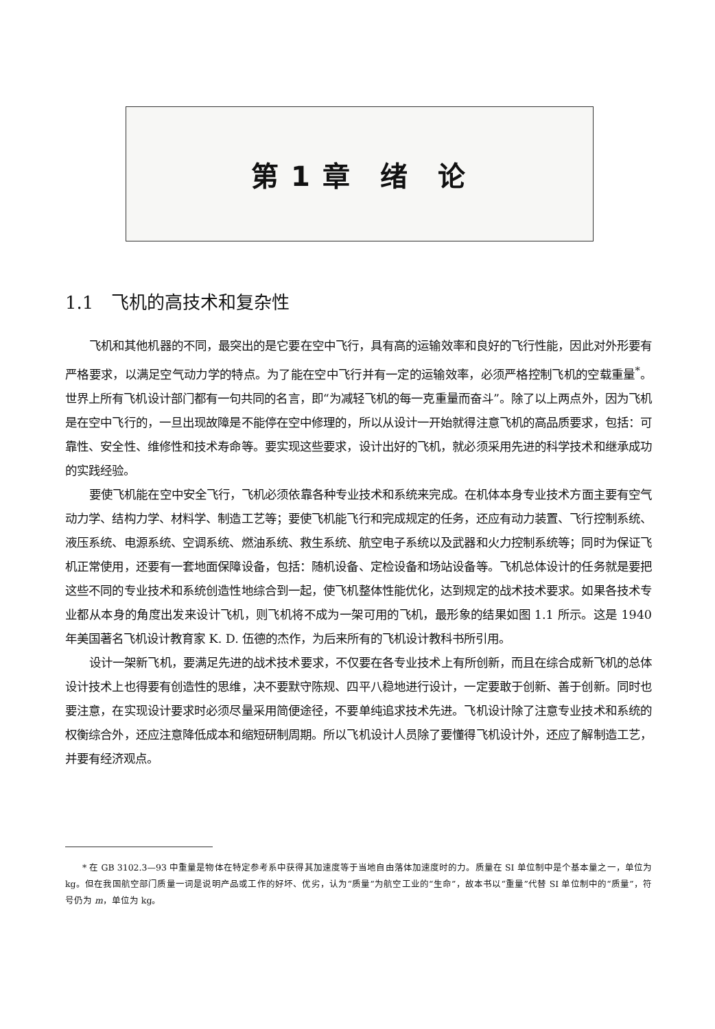第 1 章　绪　论
1.1　飞机的高技术和复杂性
飞机和其他机器的不同，最突出的是它要在空中飞行，具有高的运输效率和良好的飞行性能，因此对外形要有严格要求，以满足空气动力学的特点。为了能在空中飞行并有一定的运输效率，必须严格控制飞机的空载重量<sup>*</sup>。世界上所有飞机设计部门都有一句共同的名言，即“为减轻飞机的每一克重量而奋斗”。除了以上两点外，因为飞机是在空中飞行的，一旦出现故障是不能停在空中修理的，所以从设计一开始就得注意飞机的高品质要求，包括：可靠性、安全性、维修性和技术寿命等。要实现这些要求，设计出好的飞机，就必须采用先进的科学技术和继承成功的实践经验。
要使飞机能在空中安全飞行，飞机必须依靠各种专业技术和系统来完成。在机体本身专业技术方面主要有空气动力学、结构力学、材料学、制造工艺等；要使飞机能飞行和完成规定的任务，还应有动力装置、飞行控制系统、液压系统、电源系统、空调系统、燃油系统、救生系统、航空电子系统以及武器和火力控制系统等；同时为保证飞机正常使用，还要有一套地面保障设备，包括：随机设备、定检设备和场站设备等。飞机总体设计的任务就是要把这些不同的专业技术和系统创造性地综合到一起，使飞机整体性能优化，达到规定的战术技术要求。如果各技术专业都从本身的角度出发来设计飞机，则飞机将不成为一架可用的飞机，最形象的结果如图 1.1 所示。这是 1940 年美国著名飞机设计教育家 K. D. 伍德的杰作，为后来所有的飞机设计教科书所引用。
设计一架新飞机，要满足先进的战术技术要求，不仅要在各专业技术上有所创新，而且在综合成新飞机的总体设计技术上也得要有创造性的思维，决不要默守陈规、四平八稳地进行设计，一定要敢于创新、善于创新。同时也要注意，在实现设计要求时必须尽量采用简便途径，不要单纯追求技术先进。飞机设计除了注意专业技术和系统的权衡综合外，还应注意降低成本和缩短研制周期。所以飞机设计人员除了要懂得飞机设计外，还应了解制造工艺，并要有经济观点。
* 在 GB 3102.3—93 中重量是物体在特定参考系中获得其加速度等于当地自由落体加速度时的力。质量在 SI 单位制中是个基本量之一，单位为 kg。但在我国航空部门质量一词是说明产品或工作的好坏、优劣，认为“质量”为航空工业的“生命”，故本书以“重量”代替 SI 单位制中的“质量”，符号仍为 m，单位为 kg。